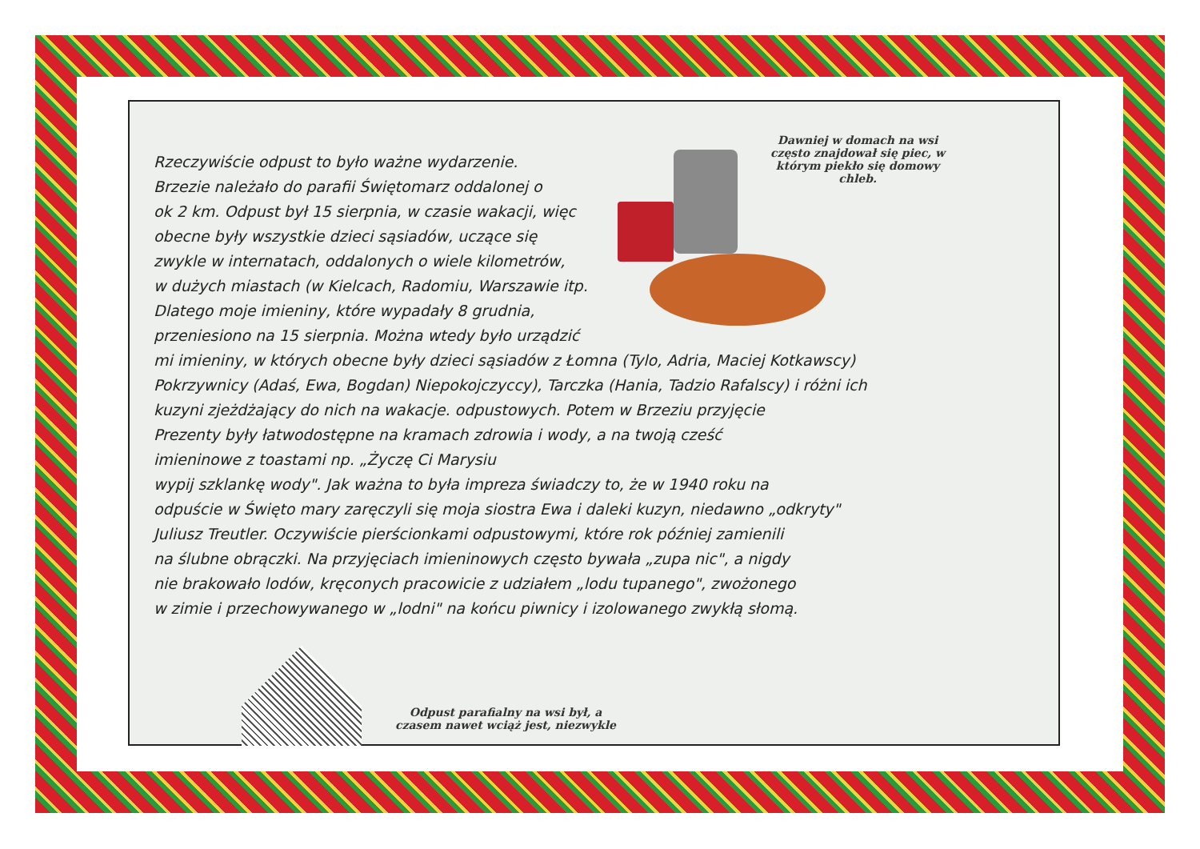Dawniej w domach na wsi często znajdował się piec, w którym piekło się domowy chleb.
Rzeczywiście odpust to było ważne wydarzenie.
Brzezie należało do parafii Świętomarz oddalonej o
ok 2 km. Odpust był 15 sierpnia, w czasie wakacji, więc
obecne były wszystkie dzieci sąsiadów, uczące się
zwykle w internatach, oddalonych o wiele kilometrów,
w dużych miastach (w Kielcach, Radomiu, Warszawie itp.
Dlatego moje imieniny, które wypadały 8 grudnia,
przeniesiono na 15 sierpnia. Można wtedy było urządzić
mi imieniny, w których obecne były dzieci sąsiadów z Łomna (Tylo, Adria, Maciej Kotkawscy)
Pokrzywnicy (Adaś, Ewa, Bogdan) Niepokojczyccy), Tarczka (Hania, Tadzio Rafalscy) i różni ich
kuzyni zjeżdżający do nich na wakacje. odpustowych. Potem w Brzeziu przyjęcie
Prezenty były łatwodostępne na kramach zdrowia i wody, a na twoją cześć
imieninowe z toastami np. „Życzę Ci Marysiu
wypij szklankę wody". Jak ważna to była impreza świadczy to, że w 1940 roku na
odpuście w Święto mary zaręczyli się moja siostra Ewa i daleki kuzyn, niedawno „odkryty"
Juliusz Treutler. Oczywiście pierścionkami odpustowymi, które rok później zamienili
na ślubne obrączki. Na przyjęciach imieninowych często bywała „zupa nic", a nigdy
nie brakowało lodów, kręconych pracowicie z udziałem „lodu tupanego", zwożonego
w zimie i przechowywanego w „lodni" na końcu piwnicy i izolowanego zwykłą słomą.
Odpust parafialny na wsi był, a czasem nawet wciąż jest, niezwykle